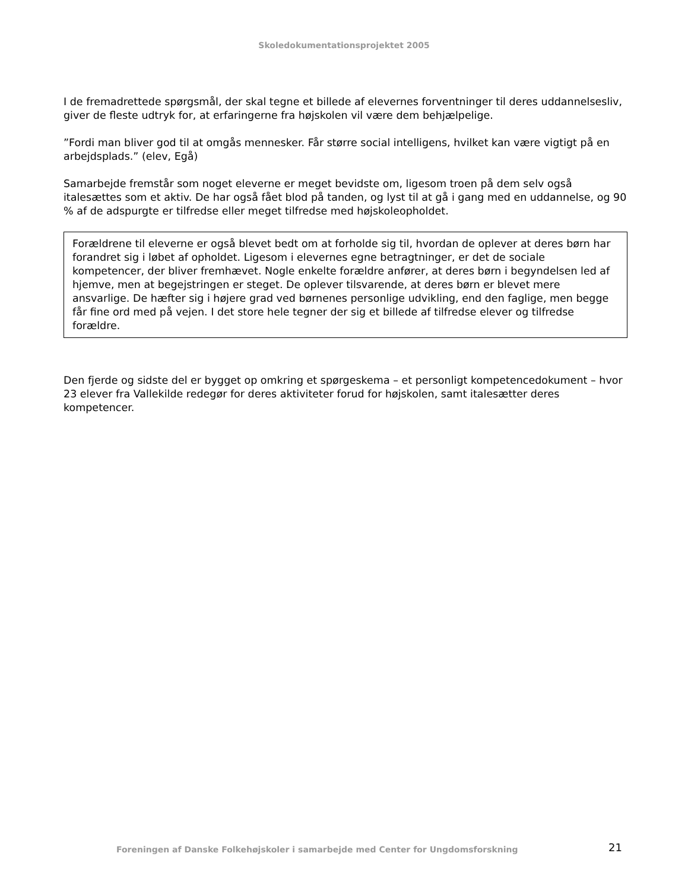Skoledokumentationsprojektet 2005
I de fremadrettede spørgsmål, der skal tegne et billede af elevernes forventninger til deres uddannelsesliv, giver de fleste udtryk for, at erfaringerne fra højskolen vil være dem behjælpelige.
”Fordi man bliver god til at omgås mennesker. Får større social intelligens, hvilket kan være vigtigt på en arbejdsplads.” (elev, Egå)
Samarbejde fremstår som noget eleverne er meget bevidste om, ligesom troen på dem selv også italesættes som et aktiv. De har også fået blod på tanden, og lyst til at gå i gang med en uddannelse, og 90 % af de adspurgte er tilfredse eller meget tilfredse med højskoleopholdet.
Forældrene til eleverne er også blevet bedt om at forholde sig til, hvordan de oplever at deres børn har forandret sig i løbet af opholdet. Ligesom i elevernes egne betragtninger, er det de sociale kompetencer, der bliver fremhævet. Nogle enkelte forældre anfører, at deres børn i begyndelsen led af hjemve, men at begejstringen er steget. De oplever tilsvarende, at deres børn er blevet mere ansvarlige. De hæfter sig i højere grad ved børnenes personlige udvikling, end den faglige, men begge får fine ord med på vejen. I det store hele tegner der sig et billede af tilfredse elever og tilfredse forældre.
Den fjerde og sidste del er bygget op omkring et spørgeskema – et personligt kompetencedokument – hvor 23 elever fra Vallekilde redegør for deres aktiviteter forud for højskolen, samt italesætter deres kompetencer.
Foreningen af Danske Folkehøjskoler i samarbejde med Center for Ungdomsforskning 21